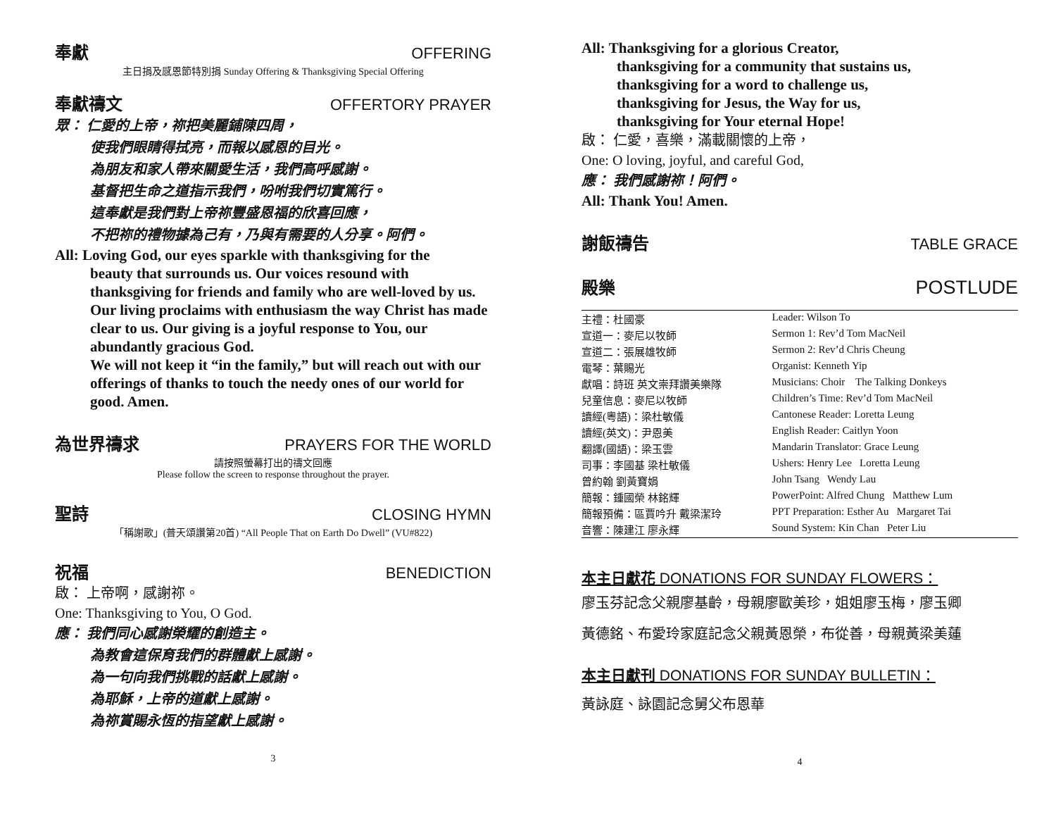奉獻 OFFERING
主日捐及感恩節特別捐 Sunday Offering & Thanksgiving Special Offering
奉獻禱文 OFFERTORY PRAYER
眾： 仁愛的上帝，祢把美麗鋪陳四周，
使我們眼睛得拭亮，而報以感恩的目光。
為朋友和家人帶來關愛生活，我們高呼感謝。
基督把生命之道指示我們，吩咐我們切實篤行。
這奉獻是我們對上帝祢豐盛恩福的欣喜回應，
不把祢的禮物據為己有，乃與有需要的人分享。阿們。
All: Loving God, our eyes sparkle with thanksgiving for the
beauty that surrounds us. Our voices resound with thanksgiving for friends and family who are well-loved by us.
Our living proclaims with enthusiasm the way Christ has made clear to us. Our giving is a joyful response to You, our abundantly gracious God.
We will not keep it “in the family,” but will reach out with our offerings of thanks to touch the needy ones of our world for good. Amen.
為世界禱求 PRAYERS FOR THE WORLD
請按照螢幕打出的禱文回應
Please follow the screen to response throughout the prayer.
聖詩 CLOSING HYMN
「稱謝歌」(普天頌讚第20首) “All People That on Earth Do Dwell” (VU#822)
祝福 BENEDICTION
啟： 上帝啊，感謝祢。
One: Thanksgiving to You, O God.
應： 我們同心感謝榮耀的創造主。
為教會這保育我們的群體獻上感謝。
為一句向我們挑戰的話獻上感謝。
為耶穌，上帝的道獻上感謝。
為祢賞賜永恆的指望獻上感謝。
3
All: Thanksgiving for a glorious Creator,
thanksgiving for a community that sustains us,
thanksgiving for a word to challenge us,
thanksgiving for Jesus, the Way for us,
thanksgiving for Your eternal Hope!
啟： 仁愛，喜樂，滿載關懷的上帝，
One: O loving, joyful, and careful God,
應： 我們感謝祢！阿們。
All: Thank You! Amen.
謝飯禱告 TABLE GRACE
殿樂 POSTLUDE
| 主禮：杜國豪 | Leader: Wilson To |
| 宣道一：麥尼以牧師 | Sermon 1: Rev’d Tom MacNeil |
| 宣道二：張展雄牧師 | Sermon 2: Rev’d Chris Cheung |
| 電琴：葉賜光 | Organist: Kenneth Yip |
| 獻唱：詩班 英文崇拜讚美樂隊 | Musicians: Choir The Talking Donkeys |
| 兒童信息：麥尼以牧師 | Children’s Time: Rev’d Tom MacNeil |
| 讀經(粵語)：梁杜敏儀 | Cantonese Reader: Loretta Leung |
| 讀經(英文)：尹恩美 | English Reader: Caitlyn Yoon |
| 翻譯(國語)：梁玉雲 | Mandarin Translator: Grace Leung |
| 司事：李國基 梁杜敏儀 | Ushers: Henry Lee Loretta Leung |
| 曾約翰 劉黃寶娟 | John Tsang Wendy Lau |
| 簡報：鍾國榮 林銘輝 | PowerPoint: Alfred Chung Matthew Lum |
| 簡報預備：區賈吟升 戴梁潔玲 | PPT Preparation: Esther Au Margaret Tai |
| 音響：陳建江 廖永輝 | Sound System: Kin Chan Peter Liu |
本主日獻花 DONATIONS FOR SUNDAY FLOWERS：
廖玉芬記念父親廖基齡，母親廖歐美珍，姐姐廖玉梅，廖玉卿
黃德銘、布愛玲家庭記念父親黃恩榮，布從善，母親黃梁美蓮
本主日獻刊 DONATIONS FOR SUNDAY BULLETIN：
黃詠庭、詠園記念舅父布恩華
4